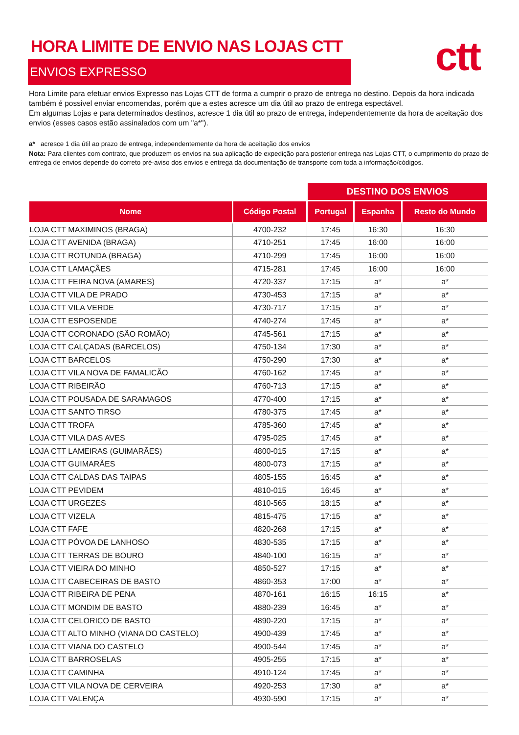ctt
HORA LIMITE DE ENVIO NAS LOJAS CTT
ENVIOS EXPRESSO
Hora Limite para efetuar envios Expresso nas Lojas CTT de forma a cumprir o prazo de entrega no destino. Depois da hora indicada também é possivel enviar encomendas, porém que a estes acresce um dia útil ao prazo de entrega espectável.
Em algumas Lojas e para determinados destinos, acresce 1 dia útil ao prazo de entrega, independentemente da hora de aceitação dos envios (esses casos estão assinalados com um "a*").
a* acresce 1 dia útil ao prazo de entrega, independentemente da hora de aceitação dos envios
Nota: Para clientes com contrato, que produzem os envios na sua aplicação de expedição para posterior entrega nas Lojas CTT, o cumprimento do prazo de entrega de envios depende do correto pré-aviso dos envios e entrega da documentação de transporte com toda a informação/códigos.
| | | DESTINO DOS ENVIOS | | |
| --- | --- | --- | --- | --- |
| Nome | Código Postal | Portugal | Espanha | Resto do Mundo |
| LOJA CTT MAXIMINOS (BRAGA) | 4700-232 | 17:45 | 16:30 | 16:30 |
| LOJA CTT AVENIDA (BRAGA) | 4710-251 | 17:45 | 16:00 | 16:00 |
| LOJA CTT ROTUNDA (BRAGA) | 4710-299 | 17:45 | 16:00 | 16:00 |
| LOJA CTT LAMAÇÃES | 4715-281 | 17:45 | 16:00 | 16:00 |
| LOJA CTT FEIRA NOVA (AMARES) | 4720-337 | 17:15 | a* | a* |
| LOJA CTT VILA DE PRADO | 4730-453 | 17:15 | a* | a* |
| LOJA CTT VILA VERDE | 4730-717 | 17:15 | a* | a* |
| LOJA CTT ESPOSENDE | 4740-274 | 17:45 | a* | a* |
| LOJA CTT CORONADO (SÃO ROMÃO) | 4745-561 | 17:15 | a* | a* |
| LOJA CTT CALÇADAS (BARCELOS) | 4750-134 | 17:30 | a* | a* |
| LOJA CTT BARCELOS | 4750-290 | 17:30 | a* | a* |
| LOJA CTT VILA NOVA DE FAMALICÃO | 4760-162 | 17:45 | a* | a* |
| LOJA CTT RIBEIRÃO | 4760-713 | 17:15 | a* | a* |
| LOJA CTT POUSADA DE SARAMAGOS | 4770-400 | 17:15 | a* | a* |
| LOJA CTT SANTO TIRSO | 4780-375 | 17:45 | a* | a* |
| LOJA CTT TROFA | 4785-360 | 17:45 | a* | a* |
| LOJA CTT VILA DAS AVES | 4795-025 | 17:45 | a* | a* |
| LOJA CTT LAMEIRAS (GUIMARÃES) | 4800-015 | 17:15 | a* | a* |
| LOJA CTT GUIMARÃES | 4800-073 | 17:15 | a* | a* |
| LOJA CTT CALDAS DAS TAIPAS | 4805-155 | 16:45 | a* | a* |
| LOJA CTT PEVIDEM | 4810-015 | 16:45 | a* | a* |
| LOJA CTT URGEZES | 4810-565 | 18:15 | a* | a* |
| LOJA CTT VIZELA | 4815-475 | 17:15 | a* | a* |
| LOJA CTT FAFE | 4820-268 | 17:15 | a* | a* |
| LOJA CTT PÓVOA DE LANHOSO | 4830-535 | 17:15 | a* | a* |
| LOJA CTT TERRAS DE BOURO | 4840-100 | 16:15 | a* | a* |
| LOJA CTT VIEIRA DO MINHO | 4850-527 | 17:15 | a* | a* |
| LOJA CTT CABECEIRAS DE BASTO | 4860-353 | 17:00 | a* | a* |
| LOJA CTT RIBEIRA DE PENA | 4870-161 | 16:15 | 16:15 | a* |
| LOJA CTT MONDIM DE BASTO | 4880-239 | 16:45 | a* | a* |
| LOJA CTT CELORICO DE BASTO | 4890-220 | 17:15 | a* | a* |
| LOJA CTT ALTO MINHO (VIANA DO CASTELO) | 4900-439 | 17:45 | a* | a* |
| LOJA CTT VIANA DO CASTELO | 4900-544 | 17:45 | a* | a* |
| LOJA CTT BARROSELAS | 4905-255 | 17:15 | a* | a* |
| LOJA CTT CAMINHA | 4910-124 | 17:45 | a* | a* |
| LOJA CTT VILA NOVA DE CERVEIRA | 4920-253 | 17:30 | a* | a* |
| LOJA CTT VALENÇA | 4930-590 | 17:15 | a* | a* |